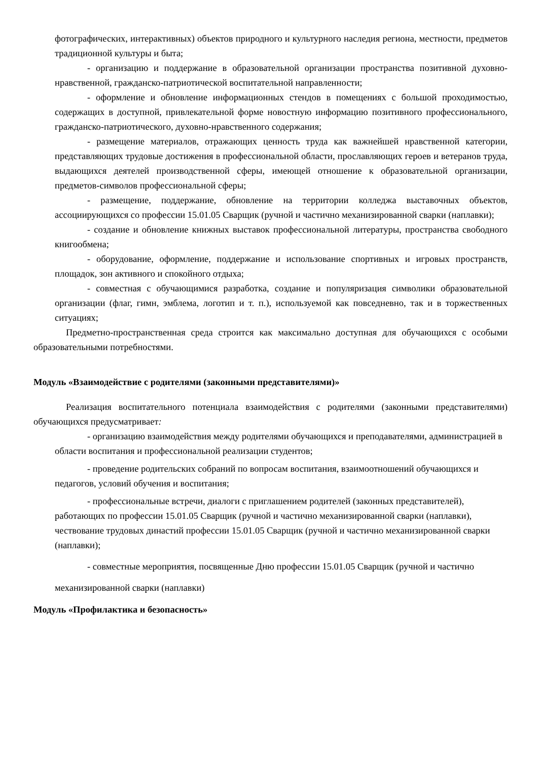фотографических, интерактивных) объектов природного и культурного наследия региона, местности, предметов традиционной культуры и быта;
- организацию и поддержание в образовательной организации пространства позитивной духовно-нравственной, гражданско-патриотической воспитательной направленности;
- оформление и обновление информационных стендов в помещениях с большой проходимостью, содержащих в доступной, привлекательной форме новостную информацию позитивного профессионального, гражданско-патриотического, духовно-нравственного содержания;
- размещение материалов, отражающих ценность труда как важнейшей нравственной категории, представляющих трудовые достижения в профессиональной области, прославляющих героев и ветеранов труда, выдающихся деятелей производственной сферы, имеющей отношение к образовательной организации, предметов-символов профессиональной сферы;
- размещение, поддержание, обновление на территории колледжа выставочных объектов, ассоциирующихся со профессии 15.01.05 Сварщик (ручной и частично механизированной сварки (наплавки);
- создание и обновление книжных выставок профессиональной литературы, пространства свободного книгообмена;
- оборудование, оформление, поддержание и использование спортивных и игровых пространств, площадок, зон активного и спокойного отдыха;
- совместная с обучающимися разработка, создание и популяризация символики образовательной организации (флаг, гимн, эмблема, логотип и т. п.), используемой как повседневно, так и в торжественных ситуациях;
Предметно-пространственная среда строится как максимально доступная для обучающихся с особыми образовательными потребностями.
Модуль «Взаимодействие с родителями (законными представителями)»
Реализация воспитательного потенциала взаимодействия с родителями (законными представителями) обучающихся предусматривает:
- организацию взаимодействия между родителями обучающихся и преподавателями, администрацией в области воспитания и профессиональной реализации студентов;
- проведение родительских собраний по вопросам воспитания, взаимоотношений обучающихся и педагогов, условий обучения и воспитания;
- профессиональные встречи, диалоги с приглашением родителей (законных представителей), работающих по профессии 15.01.05 Сварщик (ручной и частично механизированной сварки (наплавки), чествование трудовых династий профессии 15.01.05 Сварщик (ручной и частично механизированной сварки (наплавки);
- совместные мероприятия, посвященные Дню профессии 15.01.05 Сварщик (ручной и частично механизированной сварки (наплавки)
Модуль «Профилактика и безопасность»